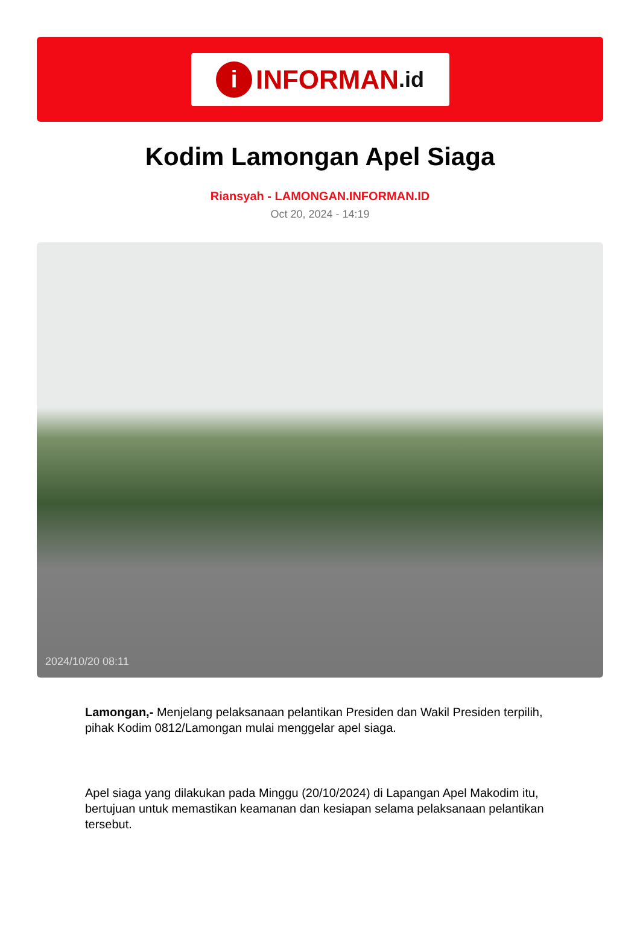i INFORMAN.id
Kodim Lamongan Apel Siaga
Riansyah - LAMONGAN.INFORMAN.ID
Oct 20, 2024 - 14:19
2024/10/20 08:11
Lamongan,- Menjelang pelaksanaan pelantikan Presiden dan Wakil Presiden terpilih, pihak Kodim 0812/Lamongan mulai menggelar apel siaga.
Apel siaga yang dilakukan pada Minggu (20/10/2024) di Lapangan Apel Makodim itu, bertujuan untuk memastikan keamanan dan kesiapan selama pelaksanaan pelantikan tersebut.